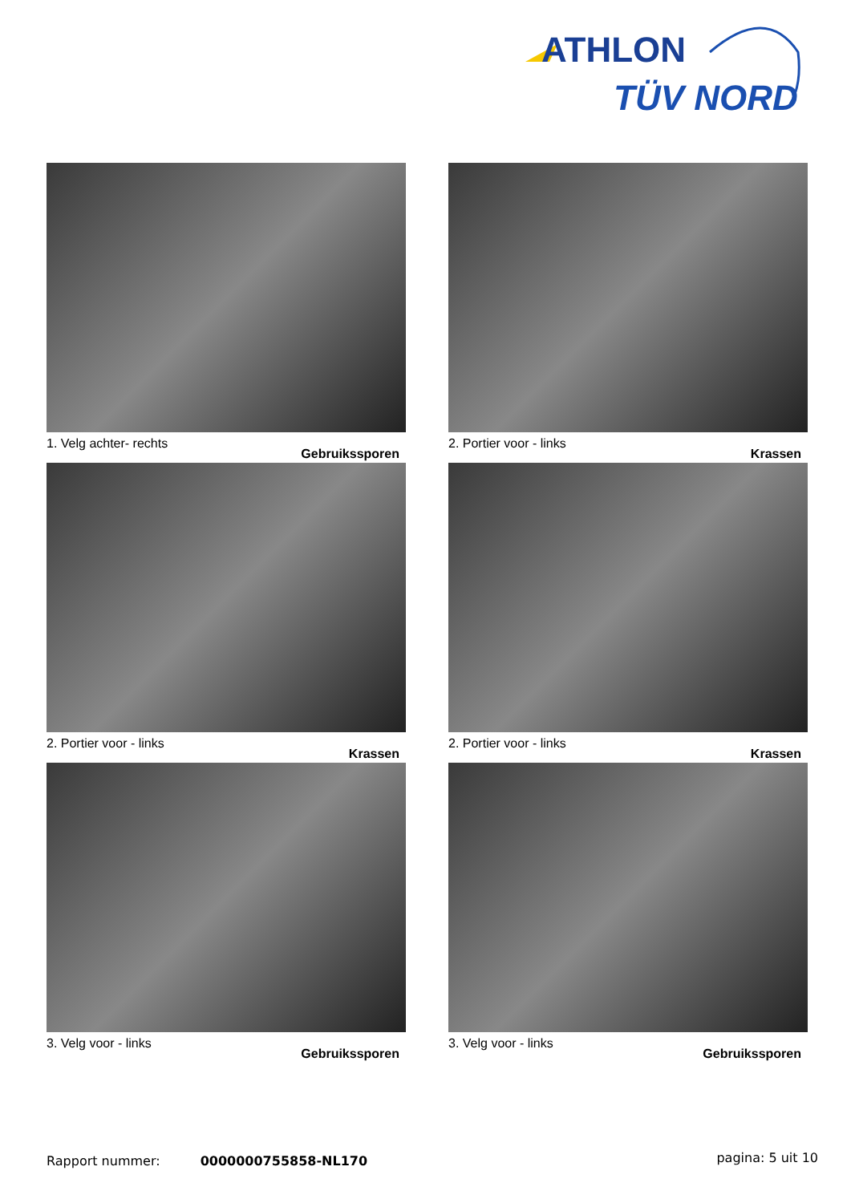ATHLON
TÜV NORD
1. Velg achter- rechts
Gebruikssporen
2. Portier voor - links
Krassen
2. Portier voor - links
Krassen
2. Portier voor - links
Krassen
3. Velg voor - links
Gebruikssporen
3. Velg voor - links
Gebruikssporen
pagina: 5 uit 10 Rapport nummer: 0000000755858-NL170